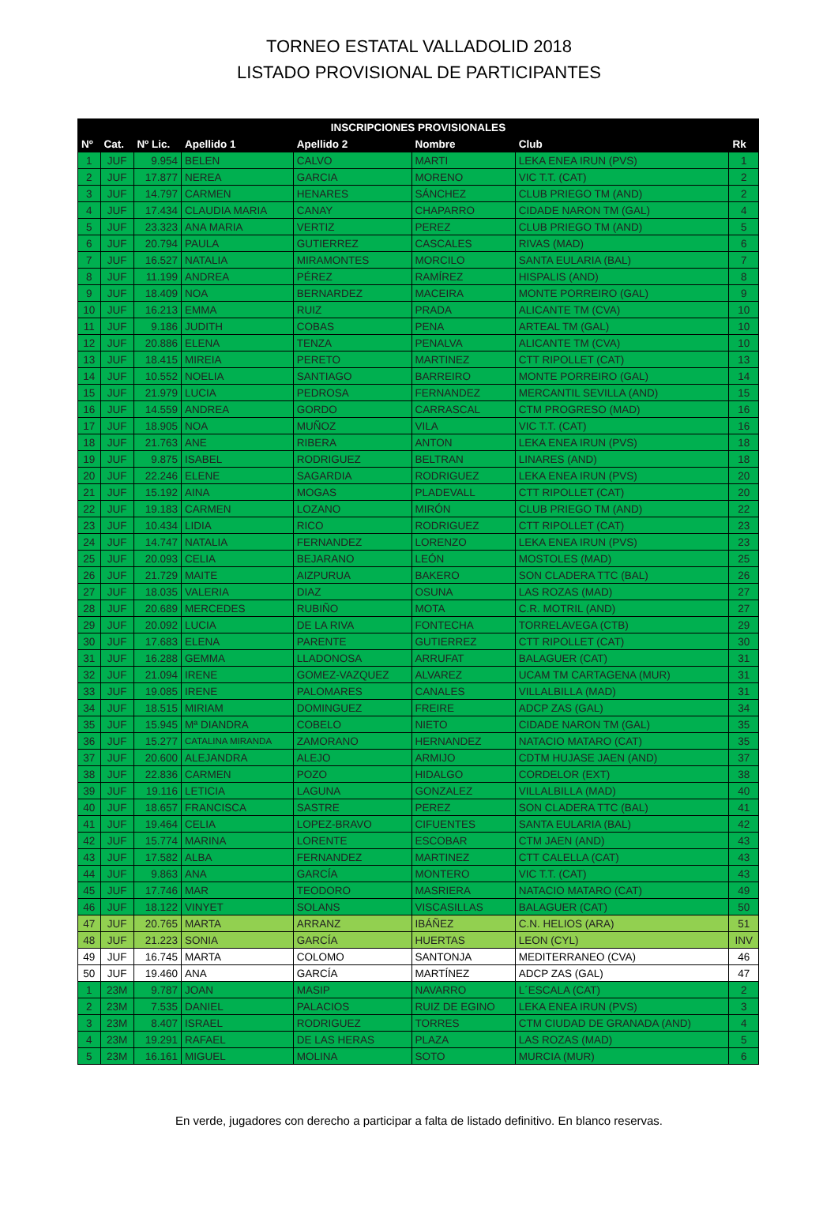TORNEO ESTATAL VALLADOLID 2018
LISTADO PROVISIONAL DE PARTICIPANTES
| INSCRIPCIONES PROVISIONALES | | | | | | | |
| --- | --- | --- | --- | --- | --- | --- | --- |
| Nº | Cat. | Nº Lic. | Apellido 1 | Apellido 2 | Nombre | Club | Rk |
| 1 | JUF | 9.954 | BELEN | CALVO | MARTI | LEKA ENEA IRUN (PVS) | 1 |
| 2 | JUF | 17.877 | NEREA | GARCIA | MORENO | VIC T.T. (CAT) | 2 |
| 3 | JUF | 14.797 | CARMEN | HENARES | SÁNCHEZ | CLUB PRIEGO TM (AND) | 2 |
| 4 | JUF | 17.434 | CLAUDIA MARIA | CANAY | CHAPARRO | CIDADE NARON TM (GAL) | 4 |
| 5 | JUF | 23.323 | ANA MARIA | VERTIZ | PEREZ | CLUB PRIEGO TM (AND) | 5 |
| 6 | JUF | 20.794 | PAULA | GUTIERREZ | CASCALES | RIVAS (MAD) | 6 |
| 7 | JUF | 16.527 | NATALIA | MIRAMONTES | MORCILO | SANTA EULARIA (BAL) | 7 |
| 8 | JUF | 11.199 | ANDREA | PÉREZ | RAMÍREZ | HISPALIS (AND) | 8 |
| 9 | JUF | 18.409 | NOA | BERNARDEZ | MACEIRA | MONTE PORREIRO (GAL) | 9 |
| 10 | JUF | 16.213 | EMMA | RUIZ | PRADA | ALICANTE TM (CVA) | 10 |
| 11 | JUF | 9.186 | JUDITH | COBAS | PENA | ARTEAL TM (GAL) | 10 |
| 12 | JUF | 20.886 | ELENA | TENZA | PENALVA | ALICANTE TM (CVA) | 10 |
| 13 | JUF | 18.415 | MIREIA | PERETO | MARTINEZ | CTT RIPOLLET (CAT) | 13 |
| 14 | JUF | 10.552 | NOELIA | SANTIAGO | BARREIRO | MONTE PORREIRO (GAL) | 14 |
| 15 | JUF | 21.979 | LUCIA | PEDROSA | FERNANDEZ | MERCANTIL SEVILLA (AND) | 15 |
| 16 | JUF | 14.559 | ANDREA | GORDO | CARRASCAL | CTM PROGRESO (MAD) | 16 |
| 17 | JUF | 18.905 | NOA | MUÑOZ | VILA | VIC T.T. (CAT) | 16 |
| 18 | JUF | 21.763 | ANE | RIBERA | ANTON | LEKA ENEA IRUN (PVS) | 18 |
| 19 | JUF | 9.875 | ISABEL | RODRIGUEZ | BELTRAN | LINARES (AND) | 18 |
| 20 | JUF | 22.246 | ELENE | SAGARDIA | RODRIGUEZ | LEKA ENEA IRUN (PVS) | 20 |
| 21 | JUF | 15.192 | AINA | MOGAS | PLADEVALL | CTT RIPOLLET (CAT) | 20 |
| 22 | JUF | 19.183 | CARMEN | LOZANO | MIRÓN | CLUB PRIEGO TM (AND) | 22 |
| 23 | JUF | 10.434 | LIDIA | RICO | RODRIGUEZ | CTT RIPOLLET (CAT) | 23 |
| 24 | JUF | 14.747 | NATALIA | FERNANDEZ | LORENZO | LEKA ENEA IRUN (PVS) | 23 |
| 25 | JUF | 20.093 | CELIA | BEJARANO | LEÓN | MOSTOLES (MAD) | 25 |
| 26 | JUF | 21.729 | MAITE | AIZPURUA | BAKERO | SON CLADERA TTC (BAL) | 26 |
| 27 | JUF | 18.035 | VALERIA | DIAZ | OSUNA | LAS ROZAS (MAD) | 27 |
| 28 | JUF | 20.689 | MERCEDES | RUBIÑO | MOTA | C.R. MOTRIL (AND) | 27 |
| 29 | JUF | 20.092 | LUCIA | DE LA RIVA | FONTECHA | TORRELAVEGA (CTB) | 29 |
| 30 | JUF | 17.683 | ELENA | PARENTE | GUTIERREZ | CTT RIPOLLET (CAT) | 30 |
| 31 | JUF | 16.288 | GEMMA | LLADONOSA | ARRUFAT | BALAGUER (CAT) | 31 |
| 32 | JUF | 21.094 | IRENE | GOMEZ-VAZQUEZ | ALVAREZ | UCAM TM CARTAGENA (MUR) | 31 |
| 33 | JUF | 19.085 | IRENE | PALOMARES | CANALES | VILLALBILLA (MAD) | 31 |
| 34 | JUF | 18.515 | MIRIAM | DOMINGUEZ | FREIRE | ADCP ZAS (GAL) | 34 |
| 35 | JUF | 15.945 | Mª DIANDRA | COBELO | NIETO | CIDADE NARON TM (GAL) | 35 |
| 36 | JUF | 15.277 | CATALINA MIRANDA | ZAMORANO | HERNANDEZ | NATACIO MATARO (CAT) | 35 |
| 37 | JUF | 20.600 | ALEJANDRA | ALEJO | ARMIJO | CDTM HUJASE JAEN (AND) | 37 |
| 38 | JUF | 22.836 | CARMEN | POZO | HIDALGO | CORDELOR (EXT) | 38 |
| 39 | JUF | 19.116 | LETICIA | LAGUNA | GONZALEZ | VILLALBILLA (MAD) | 40 |
| 40 | JUF | 18.657 | FRANCISCA | SASTRE | PEREZ | SON CLADERA TTC (BAL) | 41 |
| 41 | JUF | 19.464 | CELIA | LOPEZ-BRAVO | CIFUENTES | SANTA EULARIA (BAL) | 42 |
| 42 | JUF | 15.774 | MARINA | LORENTE | ESCOBAR | CTM JAEN (AND) | 43 |
| 43 | JUF | 17.582 | ALBA | FERNANDEZ | MARTINEZ | CTT CALELLA (CAT) | 43 |
| 44 | JUF | 9.863 | ANA | GARCÍA | MONTERO | VIC T.T. (CAT) | 43 |
| 45 | JUF | 17.746 | MAR | TEODORO | MASRIERA | NATACIO MATARO (CAT) | 49 |
| 46 | JUF | 18.122 | VINYET | SOLANS | VISCASILLAS | BALAGUER (CAT) | 50 |
| 47 | JUF | 20.765 | MARTA | ARRANZ | IBÁÑEZ | C.N. HELIOS (ARA) | 51 |
| 48 | JUF | 21.223 | SONIA | GARCÍA | HUERTAS | LEON (CYL) | INV |
| 49 | JUF | 16.745 | MARTA | COLOMO | SANTONJA | MEDITERRANEO (CVA) | 46 |
| 50 | JUF | 19.460 | ANA | GARCÍA | MARTÍNEZ | ADCP ZAS (GAL) | 47 |
| 1 | 23M | 9.787 | JOAN | MASIP | NAVARRO | L´ESCALA (CAT) | 2 |
| 2 | 23M | 7.535 | DANIEL | PALACIOS | RUIZ DE EGINO | LEKA ENEA IRUN (PVS) | 3 |
| 3 | 23M | 8.407 | ISRAEL | RODRIGUEZ | TORRES | CTM CIUDAD DE GRANADA (AND) | 4 |
| 4 | 23M | 19.291 | RAFAEL | DE LAS HERAS | PLAZA | LAS ROZAS (MAD) | 5 |
| 5 | 23M | 16.161 | MIGUEL | MOLINA | SOTO | MURCIA (MUR) | 6 |
En verde, jugadores con derecho a participar a falta de listado definitivo. En blanco reservas.